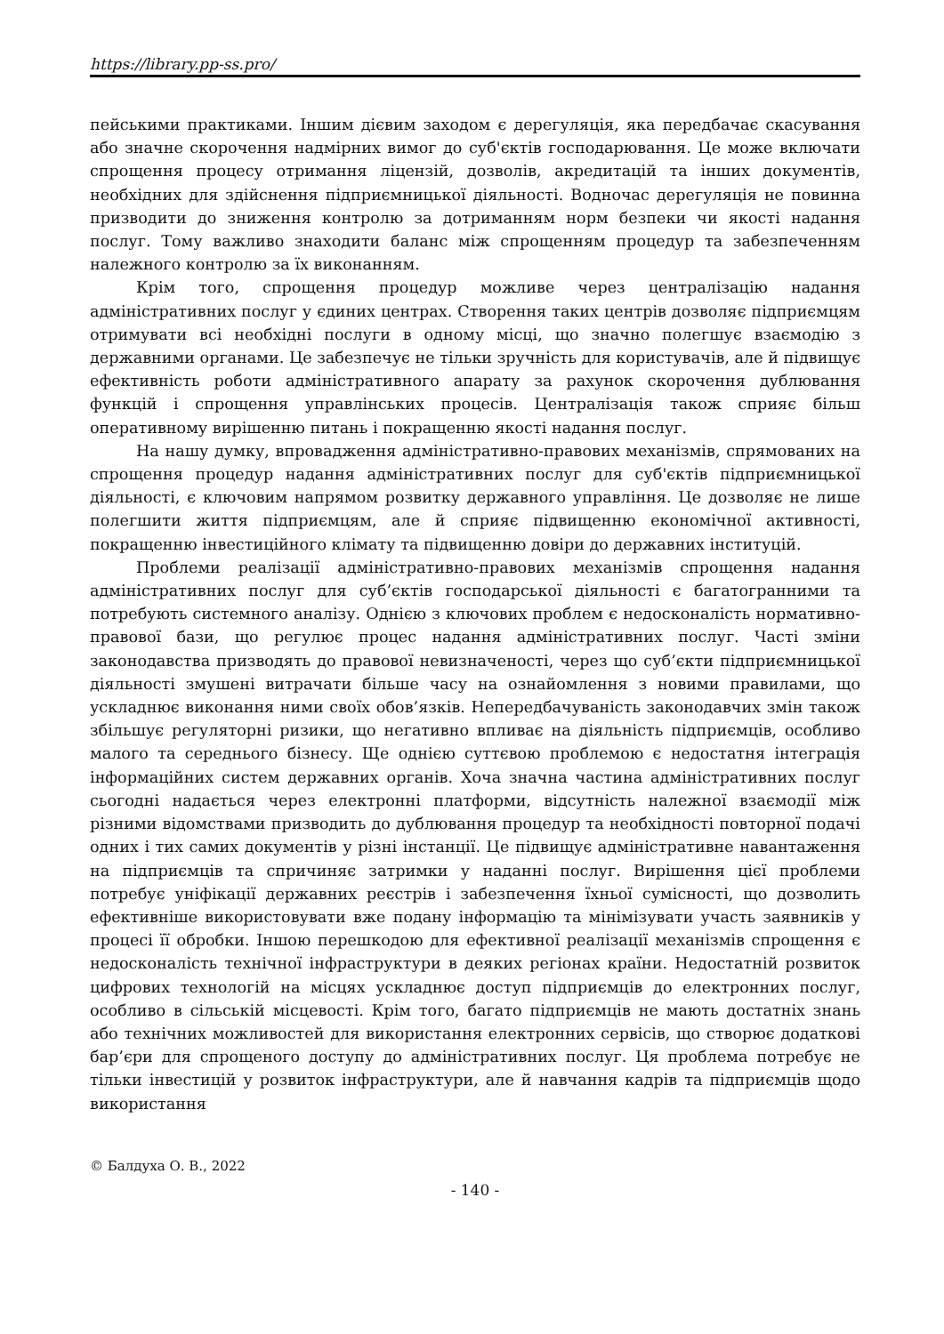https://library.pp-ss.pro/
пейськими практиками. Іншим дієвим заходом є дерегуляція, яка передбачає скасування або значне скорочення надмірних вимог до суб'єктів господарювання. Це може включати спрощення процесу отримання ліцензій, дозволів, акредитацій та інших документів, необхідних для здійснення підприємницької діяльності. Водночас дерегуляція не повинна призводити до зниження контролю за дотриманням норм безпеки чи якості надання послуг. Тому важливо знаходити баланс між спрощенням процедур та забезпеченням належного контролю за їх виконанням.
Крім того, спрощення процедур можливе через централізацію надання адміністративних послуг у єдиних центрах. Створення таких центрів дозволяє підприємцям отримувати всі необхідні послуги в одному місці, що значно полегшує взаємодію з державними органами. Це забезпечує не тільки зручність для користувачів, але й підвищує ефективність роботи адміністративного апарату за рахунок скорочення дублювання функцій і спрощення управлінських процесів. Централізація також сприяє більш оперативному вирішенню питань і покращенню якості надання послуг.
На нашу думку, впровадження адміністративно-правових механізмів, спрямованих на спрощення процедур надання адміністративних послуг для суб'єктів підприємницької діяльності, є ключовим напрямом розвитку державного управління. Це дозволяє не лише полегшити життя підприємцям, але й сприяє підвищенню економічної активності, покращенню інвестиційного клімату та підвищенню довіри до державних інституцій.
Проблеми реалізації адміністративно-правових механізмів спрощення надання адміністративних послуг для суб’єктів господарської діяльності є багатогранними та потребують системного аналізу. Однією з ключових проблем є недосконалість нормативно-правової бази, що регулює процес надання адміністративних послуг. Часті зміни законодавства призводять до правової невизначеності, через що суб’єкти підприємницької діяльності змушені витрачати більше часу на ознайомлення з новими правилами, що ускладнює виконання ними своїх обов’язків. Непередбачуваність законодавчих змін також збільшує регуляторні ризики, що негативно впливає на діяльність підприємців, особливо малого та середнього бізнесу. Ще однією суттєвою проблемою є недостатня інтеграція інформаційних систем державних органів. Хоча значна частина адміністративних послуг сьогодні надається через електронні платформи, відсутність належної взаємодії між різними відомствами призводить до дублювання процедур та необхідності повторної подачі одних і тих самих документів у різні інстанції. Це підвищує адміністративне навантаження на підприємців та спричиняє затримки у наданні послуг. Вирішення цієї проблеми потребує уніфікації державних реєстрів і забезпечення їхньої сумісності, що дозволить ефективніше використовувати вже подану інформацію та мінімізувати участь заявників у процесі її обробки. Іншою перешкодою для ефективної реалізації механізмів спрощення є недосконалість технічної інфраструктури в деяких регіонах країни. Недостатній розвиток цифрових технологій на місцях ускладнює доступ підприємців до електронних послуг, особливо в сільській місцевості. Крім того, багато підприємців не мають достатніх знань або технічних можливостей для використання електронних сервісів, що створює додаткові бар’єри для спрощеного доступу до адміністративних послуг. Ця проблема потребує не тільки інвестицій у розвиток інфраструктури, але й навчання кадрів та підприємців щодо використання
© Балдуха О. В., 2022
- 140 -